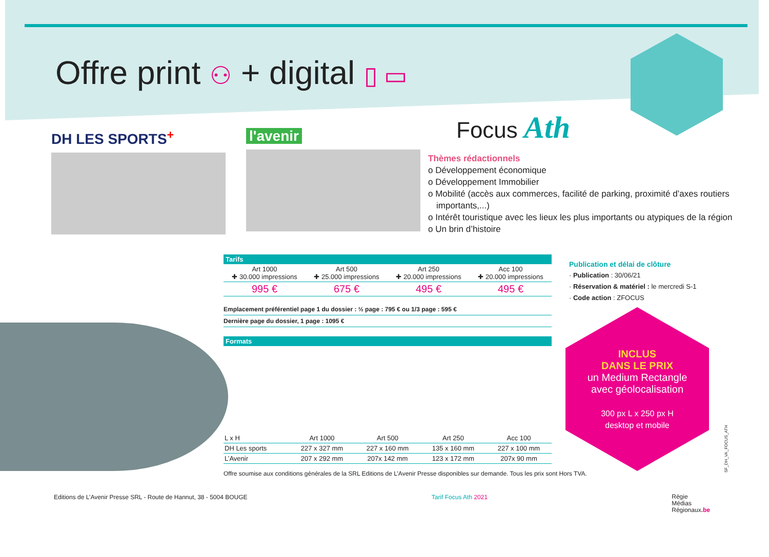Offre print ⚇ + digital ▯ ▭
DH LES SPORTS<sup>+</sup> l'avenir Focus Ath
Thèmes rédactionnels
o Développement économique
o Développement Immobilier
o Mobilité (accès aux commerces, facilité de parking, proximité d’axes routiers importants,...)
o Intérêt touristique avec les lieux les plus importants ou atypiques de la région
o Un brin d’histoire
Tarifs
| Art 1000 ✚ 30.000 impressions | Art 500 ✚ 25.000 impressions | Art 250 ✚ 20.000 impressions | Acc 100 ✚ 20.000 impressions |
| 995 € | 675 € | 495 € | 495 € |
Emplacement préférentiel page 1 du dossier : ½ page : 795 € ou 1/3 page : 595 €
Dernière page du dossier, 1 page : 1095 €
Formats
| L x H | Art 1000 | Art 500 | Art 250 | Acc 100 |
| DH Les sports | 227 x 327 mm | 227 x 160 mm | 135 x 160 mm | 227 x 100 mm |
| L’Avenir | 207 x 292 mm | 207x 142 mm | 123 x 172 mm | 207x 90 mm |
Offre soumise aux conditions générales de la SRL Editions de L’Avenir Presse disponibles sur demande. Tous les prix sont Hors TVA.
Publication et délai de clôture
· Publication : 30/06/21
· Réservation & matériel : le mercredi S-1
· Code action : ZFOCUS
INCLUS
DANS LE PRIX
un Medium Rectangle
avec géolocalisation
300 px L x 250 px H
desktop et mobile
SF_DH_VA_FOCUS_ATH
Editions de L’Avenir Presse SRL - Route de Hannut, 38 - 5004 BOUGE Tarif Focus Ath 2021 Régie
Médias
Régionaux.be